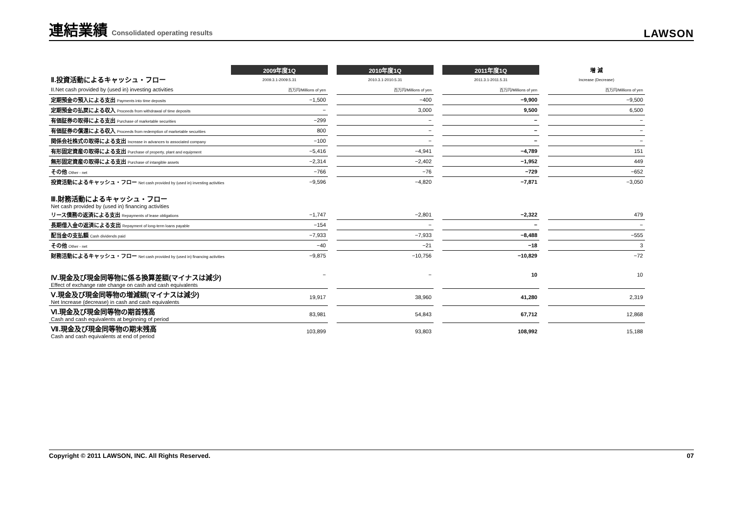連結業績 Consolidated operating results
LAWSON
| Ⅱ.投資活動によるキャッシュ・フロー | 2009年度1Q | | 2010年度1Q | | 2011年度1Q | | 増 減 |
| | 2009.3.1-2009.5.31 | | 2010.3.1-2010.5.31 | | 2011.3.1-2011.5.31 | | Increase (Decrease) |
| II.Net cash provided by (used in) investing activities | 百万円/Millions of yen | | 百万円/Millions of yen | | 百万円/Millions of yen | | 百万円/Millions of yen |
| 定期預金の預入による支出 Payments into time deposits | −1,500 | | −400 | | −9,900 | | −9,500 |
| 定期預金の払戻による収入 Proceeds from withdrawal of time deposits | − | | 3,000 | | 9,500 | | 6,500 |
| 有価証券の取得による支出 Purchase of marketable securities | −299 | | − | | − | | − |
| 有価証券の償還による収入 Proceeds from redemption of marketable securities | 800 | | − | | − | | − |
| 関係会社株式の取得による支出 Increase in advances to associated company | −100 | | − | | − | | − |
| 有形固定資産の取得による支出 Purchase of property, plant and equipment | −5,416 | | −4,941 | | −4,789 | | 151 |
| 無形固定資産の取得による支出 Purchase of intangible assets | −2,314 | | −2,402 | | −1,952 | | 449 |
| その他 Other - net | −766 | | −76 | | −729 | | −652 |
| 投資活動によるキャッシュ・フロー Net cash provided by (used in) investing activities | −9,596 | | −4,820 | | −7,871 | | −3,050 |
| Ⅲ.財務活動によるキャッシュ・フロー Net cash provided by (used in) financing activities | | | | | | | |
| リース債務の返済による支出 Repayments of lease obligations | −1,747 | | −2,801 | | −2,322 | | 479 |
| 長期借入金の返済による支出 Repayment of long-term loans payable | −154 | | − | | − | | − |
| 配当金の支払額 Cash dividends paid | −7,933 | | −7,933 | | −8,488 | | −555 |
| その他 Other - net | −40 | | −21 | | −18 | | 3 |
| 財務活動によるキャッシュ・フロー Net cash provided by (used in) financing activities | −9,875 | | −10,756 | | −10,829 | | −72 |
| Ⅳ.現金及び現金同等物に係る換算差額(マイナスは減少) Effect of exchange rate change on cash and cash equivalents | − | | − | | 10 | | 10 |
| Ⅴ.現金及び現金同等物の増減額(マイナスは減少) Net Increase (decrease) in cash and cash equivalents | 19,917 | | 38,960 | | 41,280 | | 2,319 |
| Ⅵ.現金及び現金同等物の期首残高 Cash and cash equivalents at beginning of period | 83,981 | | 54,843 | | 67,712 | | 12,868 |
| Ⅶ.現金及び現金同等物の期末残高 Cash and cash equivalents at end of period | 103,899 | | 93,803 | | 108,992 | | 15,188 |
Copyright © 2011 LAWSON, INC. All Rights Reserved. 07